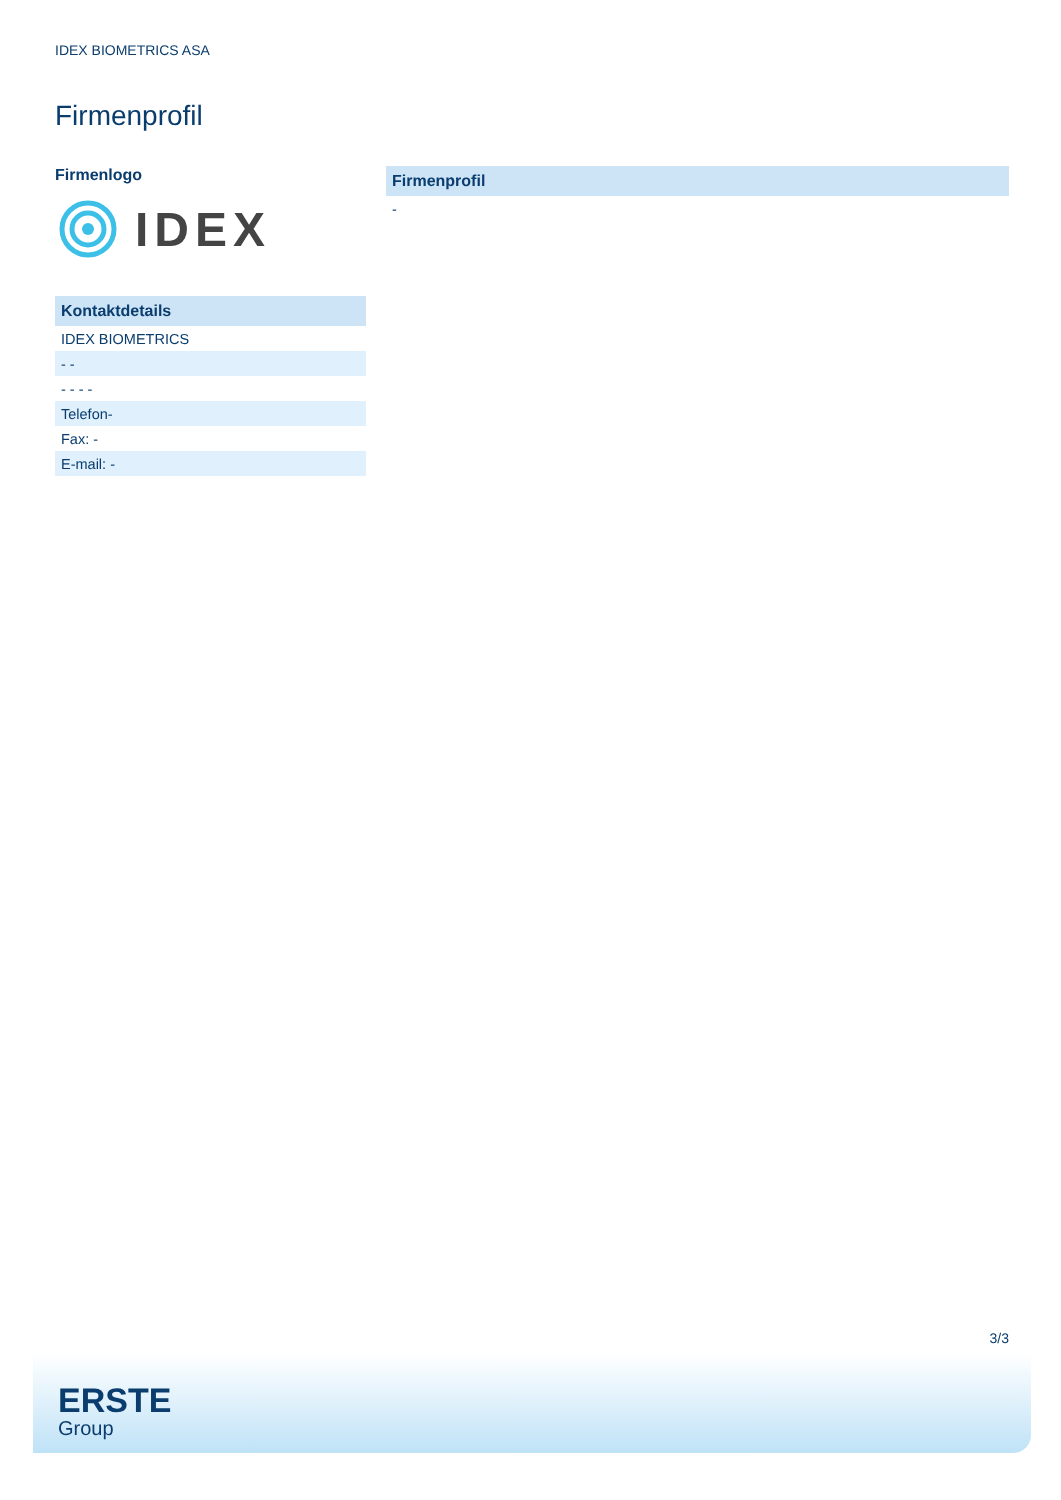IDEX BIOMETRICS ASA
Firmenprofil
Firmenlogo
IDEX
| Kontaktdetails |
| --- |
| IDEX BIOMETRICS |
| - - |
| - - - - |
| Telefon- |
| Fax: - |
| E-mail: - |
| Firmenprofil |
| --- |
| - |
3/3
ERSTE
Group